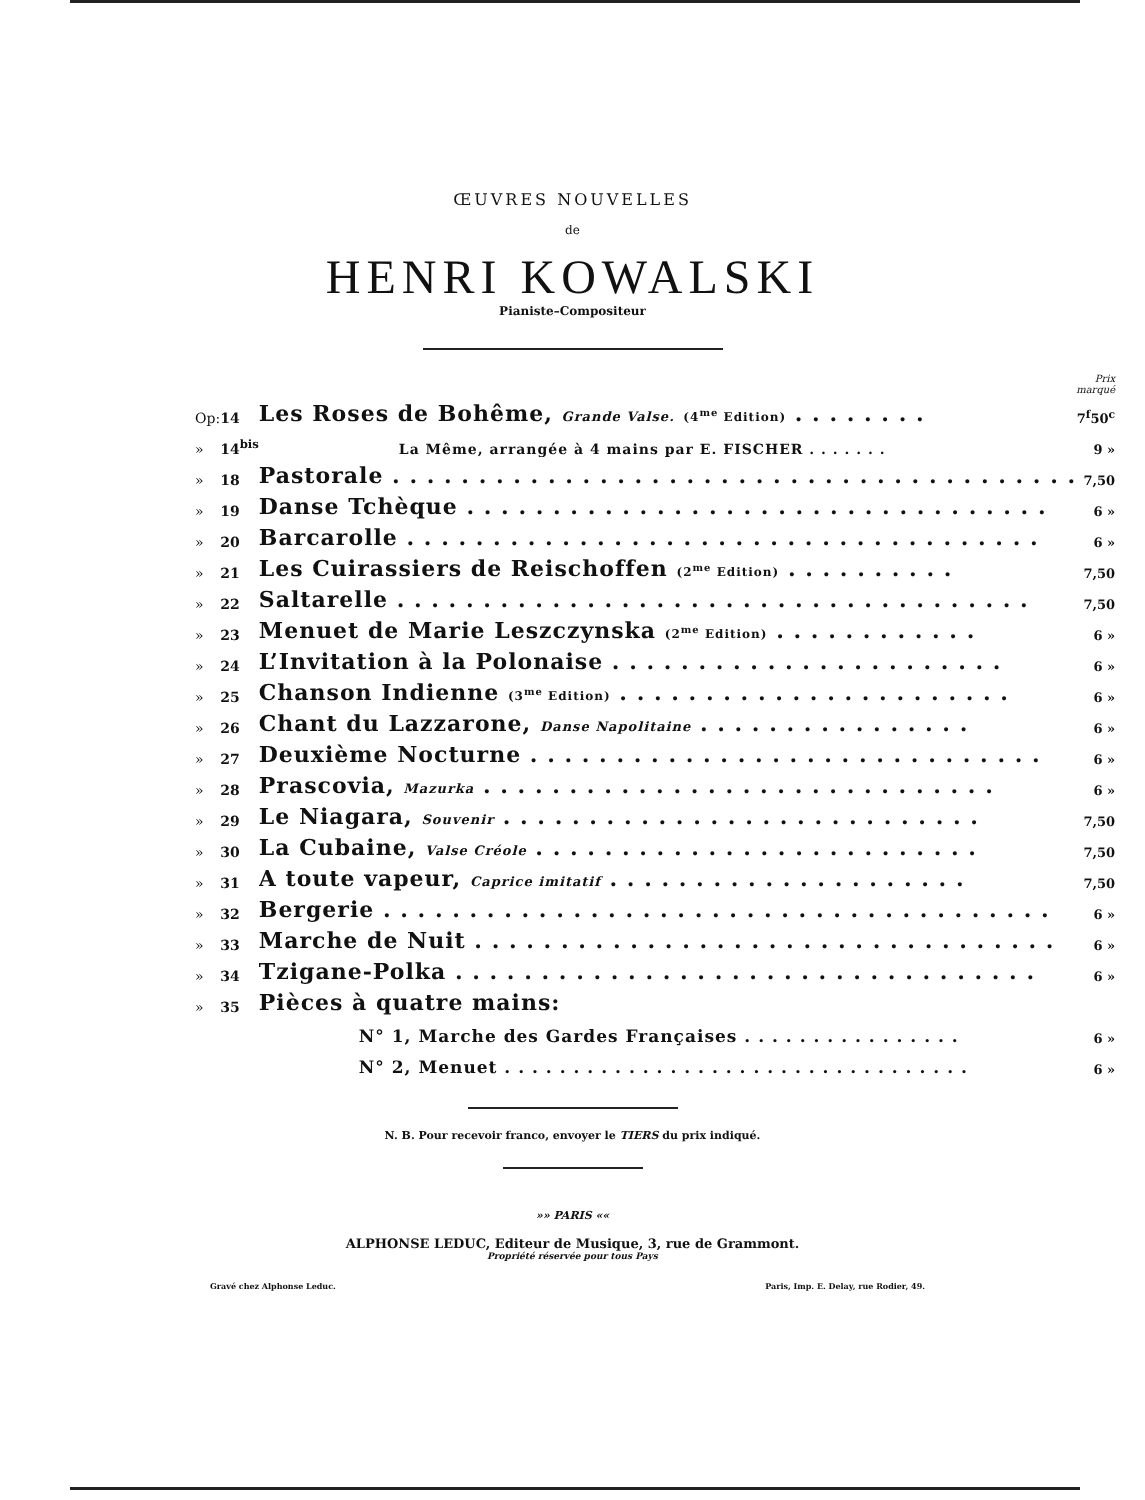ŒUVRES NOUVELLES
de
HENRI KOWALSKI
Pianiste–Compositeur
| | | | Prix marqué |
| Op: | 14 | Les Roses de Bohême, Grande Valse. (4<sup>me</sup> Edition) . . . . . . . . | 7<sup>f</sup>50<sup>c</sup> |
| » | 14<sup>bis</sup> | La Même, arrangée à 4 mains par E. FISCHER . . . . . . . | 9 » |
| » | 18 | Pastorale . . . . . . . . . . . . . . . . . . . . . . . . . . . . . . . . . . . . . . . . | 7,50 |
| » | 19 | Danse Tchèque . . . . . . . . . . . . . . . . . . . . . . . . . . . . . . . . . . | 6 » |
| » | 20 | Barcarolle . . . . . . . . . . . . . . . . . . . . . . . . . . . . . . . . . . . . . | 6 » |
| » | 21 | Les Cuirassiers de Reischoffen (2<sup>me</sup> Edition) . . . . . . . . . . | 7,50 |
| » | 22 | Saltarelle . . . . . . . . . . . . . . . . . . . . . . . . . . . . . . . . . . . . . | 7,50 |
| » | 23 | Menuet de Marie Leszczynska (2<sup>me</sup> Edition) . . . . . . . . . . . . | 6 » |
| » | 24 | L’Invitation à la Polonaise . . . . . . . . . . . . . . . . . . . . . . . | 6 » |
| » | 25 | Chanson Indienne (3<sup>me</sup> Edition) . . . . . . . . . . . . . . . . . . . . . . . | 6 » |
| » | 26 | Chant du Lazzarone, Danse Napolitaine . . . . . . . . . . . . . . . . | 6 » |
| » | 27 | Deuxième Nocturne . . . . . . . . . . . . . . . . . . . . . . . . . . . . . . | 6 » |
| » | 28 | Prascovia, Mazurka . . . . . . . . . . . . . . . . . . . . . . . . . . . . . . | 6 » |
| » | 29 | Le Niagara, Souvenir . . . . . . . . . . . . . . . . . . . . . . . . . . . . | 7,50 |
| » | 30 | La Cubaine, Valse Créole . . . . . . . . . . . . . . . . . . . . . . . . . . | 7,50 |
| » | 31 | A toute vapeur, Caprice imitatif . . . . . . . . . . . . . . . . . . . . . | 7,50 |
| » | 32 | Bergerie . . . . . . . . . . . . . . . . . . . . . . . . . . . . . . . . . . . . . . . | 6 » |
| » | 33 | Marche de Nuit . . . . . . . . . . . . . . . . . . . . . . . . . . . . . . . . . . | 6 » |
| » | 34 | Tzigane-Polka . . . . . . . . . . . . . . . . . . . . . . . . . . . . . . . . . . | 6 » |
| » | 35 | Pièces à quatre mains: | |
| | | N° 1, Marche des Gardes Françaises . . . . . . . . . . . . . . . . | 6 » |
| | | N° 2, Menuet . . . . . . . . . . . . . . . . . . . . . . . . . . . . . . . . . . | 6 » |
N. B. Pour recevoir franco, envoyer le TIERS du prix indiqué.
»» PARIS ««
ALPHONSE LEDUC, Editeur de Musique, 3, rue de Grammont.
Propriété réservée pour tous Pays
Gravé chez Alphonse Leduc. Paris, Imp. E. Delay, rue Rodier, 49.